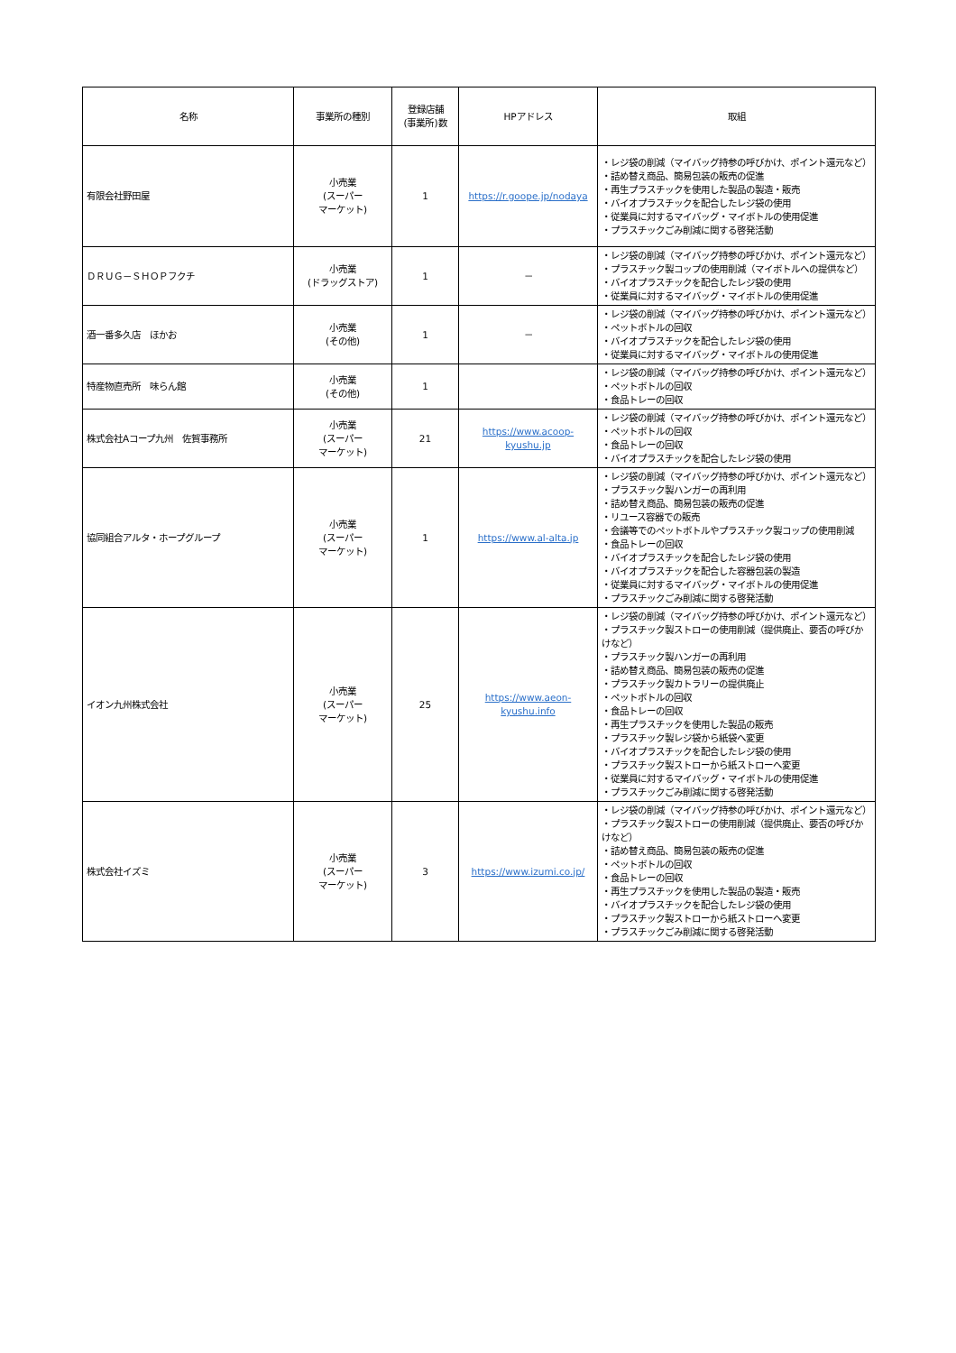| 名称 | 事業所の種別 | 登録店舗 (事業所)数 | HPアドレス | 取組 |
| --- | --- | --- | --- | --- |
| 有限会社野田屋 | 小売業 (スーパー マーケット) | 1 | https://r.goope.jp/nodaya | ・レジ袋の削減（マイバッグ持参の呼びかけ、ポイント還元など） ・詰め替え商品、簡易包装の販売の促進 ・再生プラスチックを使用した製品の製造・販売 ・バイオプラスチックを配合したレジ袋の使用 ・従業員に対するマイバッグ・マイボトルの使用促進 ・プラスチックごみ削減に関する啓発活動 |
| ＤＲＵＧ－ＳＨＯＰフクチ | 小売業 (ドラッグストア) | 1 | － | ・レジ袋の削減（マイバッグ持参の呼びかけ、ポイント還元など） ・プラスチック製コップの使用削減（マイボトルへの提供など） ・バイオプラスチックを配合したレジ袋の使用 ・従業員に対するマイバッグ・マイボトルの使用促進 |
| 酒一番多久店 ほかお | 小売業 (その他) | 1 | － | ・レジ袋の削減（マイバッグ持参の呼びかけ、ポイント還元など） ・ペットボトルの回収 ・バイオプラスチックを配合したレジ袋の使用 ・従業員に対するマイバッグ・マイボトルの使用促進 |
| 特産物直売所 味らん館 | 小売業 (その他) | 1 | | ・レジ袋の削減（マイバッグ持参の呼びかけ、ポイント還元など） ・ペットボトルの回収 ・食品トレーの回収 |
| 株式会社Aコープ九州 佐賀事務所 | 小売業 (スーパー マーケット) | 21 | https://www.acoop- kyushu.jp | ・レジ袋の削減（マイバッグ持参の呼びかけ、ポイント還元など） ・ペットボトルの回収 ・食品トレーの回収 ・バイオプラスチックを配合したレジ袋の使用 |
| 協同組合アルタ・ホープグループ | 小売業 (スーパー マーケット) | 1 | https://www.al-alta.jp | ・レジ袋の削減（マイバッグ持参の呼びかけ、ポイント還元など） ・プラスチック製ハンガーの再利用 ・詰め替え商品、簡易包装の販売の促進 ・リユース容器での販売 ・会議等でのペットボトルやプラスチック製コップの使用削減 ・食品トレーの回収 ・バイオプラスチックを配合したレジ袋の使用 ・バイオプラスチックを配合した容器包装の製造 ・従業員に対するマイバッグ・マイボトルの使用促進 ・プラスチックごみ削減に関する啓発活動 |
| イオン九州株式会社 | 小売業 (スーパー マーケット) | 25 | https://www.aeon- kyushu.info | ・レジ袋の削減（マイバッグ持参の呼びかけ、ポイント還元など） ・プラスチック製ストローの使用削減（提供廃止、要否の呼びかけなど） ・プラスチック製ハンガーの再利用 ・詰め替え商品、簡易包装の販売の促進 ・プラスチック製カトラリーの提供廃止 ・ペットボトルの回収 ・食品トレーの回収 ・再生プラスチックを使用した製品の販売 ・プラスチック製レジ袋から紙袋へ変更 ・バイオプラスチックを配合したレジ袋の使用 ・プラスチック製ストローから紙ストローへ変更 ・従業員に対するマイバッグ・マイボトルの使用促進 ・プラスチックごみ削減に関する啓発活動 |
| 株式会社イズミ | 小売業 (スーパー マーケット) | 3 | https://www.izumi.co.jp/ | ・レジ袋の削減（マイバッグ持参の呼びかけ、ポイント還元など） ・プラスチック製ストローの使用削減（提供廃止、要否の呼びかけなど） ・詰め替え商品、簡易包装の販売の促進 ・ペットボトルの回収 ・食品トレーの回収 ・再生プラスチックを使用した製品の製造・販売 ・バイオプラスチックを配合したレジ袋の使用 ・プラスチック製ストローから紙ストローへ変更 ・プラスチックごみ削減に関する啓発活動 |